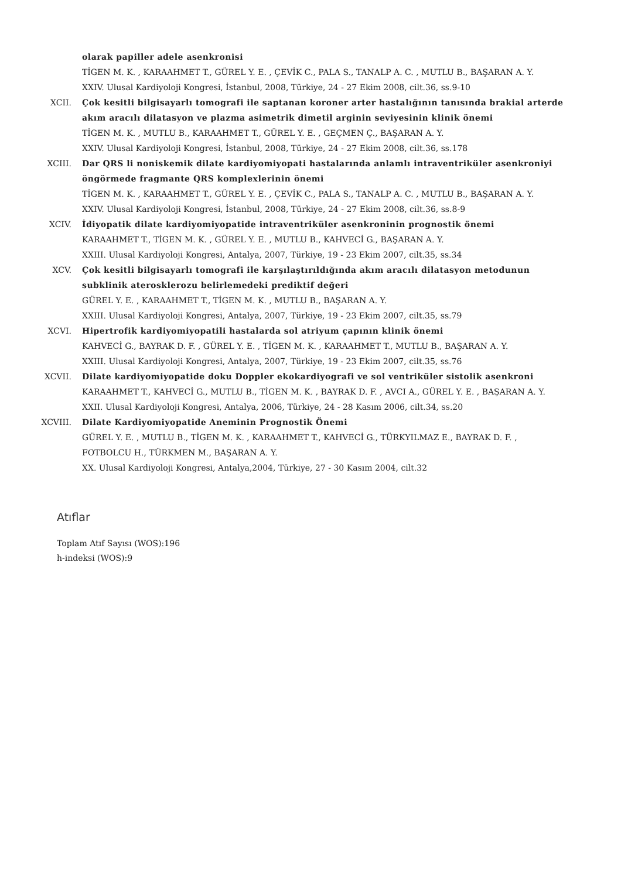olarak papiller adele asenkronisi
TİGEN M. K. , KARAAHMET T., GÜREL Y. E. , ÇEVİK C., PALA S., TANALP A. C. , MUTLU B., BAŞARAN A. Y.
XXIV. Ulusal Kardiyoloji Kongresi, İstanbul, 2008, Türkiye, 24 - 27 Ekim 2008, cilt.36, ss.9-10
XCII. Çok kesitli bilgisayarlı tomografi ile saptanan koroner arter hastalığının tanısında brakial arterde akım aracılı dilatasyon ve plazma asimetrik dimetil arginin seviyesinin klinik önemi
TİGEN M. K. , MUTLU B., KARAAHMET T., GÜREL Y. E. , GEÇMEN Ç., BAŞARAN A. Y.
XXIV. Ulusal Kardiyoloji Kongresi, İstanbul, 2008, Türkiye, 24 - 27 Ekim 2008, cilt.36, ss.178
XCIII. Dar QRS li noniskemik dilate kardiyomiyopati hastalarında anlamlı intraventriküler asenkroniyi öngörmede fragmante QRS komplexlerinin önemi
TİGEN M. K. , KARAAHMET T., GÜREL Y. E. , ÇEVİK C., PALA S., TANALP A. C. , MUTLU B., BAŞARAN A. Y.
XXIV. Ulusal Kardiyoloji Kongresi, İstanbul, 2008, Türkiye, 24 - 27 Ekim 2008, cilt.36, ss.8-9
XCIV. İdiyopatik dilate kardiyomiyopatide intraventriküler asenkroninin prognostik önemi
KARAAHMET T., TİGEN M. K. , GÜREL Y. E. , MUTLU B., KAHVECİ G., BAŞARAN A. Y.
XXIII. Ulusal Kardiyoloji Kongresi, Antalya, 2007, Türkiye, 19 - 23 Ekim 2007, cilt.35, ss.34
XCV. Çok kesitli bilgisayarlı tomografi ile karşılaştırıldığında akım aracılı dilatasyon metodunun subklinik aterosklerozu belirlemedeki prediktif değeri
GÜREL Y. E. , KARAAHMET T., TİGEN M. K. , MUTLU B., BAŞARAN A. Y.
XXIII. Ulusal Kardiyoloji Kongresi, Antalya, 2007, Türkiye, 19 - 23 Ekim 2007, cilt.35, ss.79
XCVI. Hipertrofik kardiyomiyopatili hastalarda sol atriyum çapının klinik önemi
KAHVECİ G., BAYRAK D. F. , GÜREL Y. E. , TİGEN M. K. , KARAAHMET T., MUTLU B., BAŞARAN A. Y.
XXIII. Ulusal Kardiyoloji Kongresi, Antalya, 2007, Türkiye, 19 - 23 Ekim 2007, cilt.35, ss.76
XCVII. Dilate kardiyomiyopatide doku Doppler ekokardiyografi ve sol ventriküler sistolik asenkroni
KARAAHMET T., KAHVECİ G., MUTLU B., TİGEN M. K. , BAYRAK D. F. , AVCI A., GÜREL Y. E. , BAŞARAN A. Y.
XXII. Ulusal Kardiyoloji Kongresi, Antalya, 2006, Türkiye, 24 - 28 Kasım 2006, cilt.34, ss.20
XCVIII. Dilate Kardiyomiyopatide Aneminin Prognostik Önemi
GÜREL Y. E. , MUTLU B., TİGEN M. K. , KARAAHMET T., KAHVECİ G., TÜRKYILMAZ E., BAYRAK D. F. , FOTBOLCU H., TÜRKMEN M., BAŞARAN A. Y.
XX. Ulusal Kardiyoloji Kongresi, Antalya,2004, Türkiye, 27 - 30 Kasım 2004, cilt.32
Atıflar
Toplam Atıf Sayısı (WOS):196
h-indeksi (WOS):9